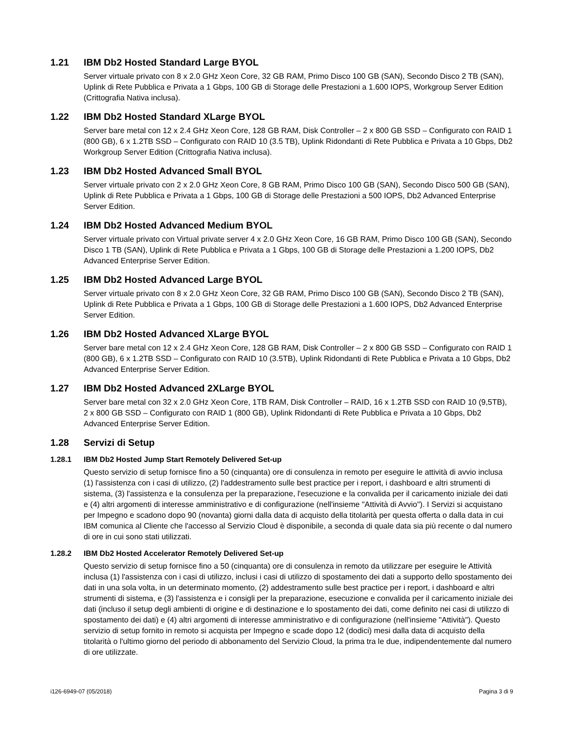1.21 IBM Db2 Hosted Standard Large BYOL
Server virtuale privato con 8 x 2.0 GHz Xeon Core, 32 GB RAM, Primo Disco 100 GB (SAN), Secondo Disco 2 TB (SAN), Uplink di Rete Pubblica e Privata a 1 Gbps, 100 GB di Storage delle Prestazioni a 1.600 IOPS, Workgroup Server Edition (Crittografia Nativa inclusa).
1.22 IBM Db2 Hosted Standard XLarge BYOL
Server bare metal con 12 x 2.4 GHz Xeon Core, 128 GB RAM, Disk Controller – 2 x 800 GB SSD – Configurato con RAID 1 (800 GB), 6 x 1.2TB SSD – Configurato con RAID 10 (3.5 TB), Uplink Ridondanti di Rete Pubblica e Privata a 10 Gbps, Db2 Workgroup Server Edition (Crittografia Nativa inclusa).
1.23 IBM Db2 Hosted Advanced Small BYOL
Server virtuale privato con 2 x 2.0 GHz Xeon Core, 8 GB RAM, Primo Disco 100 GB (SAN), Secondo Disco 500 GB (SAN), Uplink di Rete Pubblica e Privata a 1 Gbps, 100 GB di Storage delle Prestazioni a 500 IOPS, Db2 Advanced Enterprise Server Edition.
1.24 IBM Db2 Hosted Advanced Medium BYOL
Server virtuale privato con Virtual private server 4 x 2.0 GHz Xeon Core, 16 GB RAM, Primo Disco 100 GB (SAN), Secondo Disco 1 TB (SAN), Uplink di Rete Pubblica e Privata a 1 Gbps, 100 GB di Storage delle Prestazioni a 1.200 IOPS, Db2 Advanced Enterprise Server Edition.
1.25 IBM Db2 Hosted Advanced Large BYOL
Server virtuale privato con 8 x 2.0 GHz Xeon Core, 32 GB RAM, Primo Disco 100 GB (SAN), Secondo Disco 2 TB (SAN), Uplink di Rete Pubblica e Privata a 1 Gbps, 100 GB di Storage delle Prestazioni a 1.600 IOPS, Db2 Advanced Enterprise Server Edition.
1.26 IBM Db2 Hosted Advanced XLarge BYOL
Server bare metal con 12 x 2.4 GHz Xeon Core, 128 GB RAM, Disk Controller – 2 x 800 GB SSD – Configurato con RAID 1 (800 GB), 6 x 1.2TB SSD – Configurato con RAID 10 (3.5TB), Uplink Ridondanti di Rete Pubblica e Privata a 10 Gbps, Db2 Advanced Enterprise Server Edition.
1.27 IBM Db2 Hosted Advanced 2XLarge BYOL
Server bare metal con 32 x 2.0 GHz Xeon Core, 1TB RAM, Disk Controller – RAID, 16 x 1.2TB SSD con RAID 10 (9,5TB), 2 x 800 GB SSD – Configurato con RAID 1 (800 GB), Uplink Ridondanti di Rete Pubblica e Privata a 10 Gbps, Db2 Advanced Enterprise Server Edition.
1.28 Servizi di Setup
1.28.1 IBM Db2 Hosted Jump Start Remotely Delivered Set-up
Questo servizio di setup fornisce fino a 50 (cinquanta) ore di consulenza in remoto per eseguire le attività di avvio inclusa (1) l'assistenza con i casi di utilizzo, (2) l'addestramento sulle best practice per i report, i dashboard e altri strumenti di sistema, (3) l'assistenza e la consulenza per la preparazione, l'esecuzione e la convalida per il caricamento iniziale dei dati e (4) altri argomenti di interesse amministrativo e di configurazione (nell'insieme "Attività di Avvio"). I Servizi si acquistano per Impegno e scadono dopo 90 (novanta) giorni dalla data di acquisto della titolarità per questa offerta o dalla data in cui IBM comunica al Cliente che l'accesso al Servizio Cloud è disponibile, a seconda di quale data sia più recente o dal numero di ore in cui sono stati utilizzati.
1.28.2 IBM Db2 Hosted Accelerator Remotely Delivered Set-up
Questo servizio di setup fornisce fino a 50 (cinquanta) ore di consulenza in remoto da utilizzare per eseguire le Attività inclusa (1) l'assistenza con i casi di utilizzo, inclusi i casi di utilizzo di spostamento dei dati a supporto dello spostamento dei dati in una sola volta, in un determinato momento, (2) addestramento sulle best practice per i report, i dashboard e altri strumenti di sistema, e (3) l'assistenza e i consigli per la preparazione, esecuzione e convalida per il caricamento iniziale dei dati (incluso il setup degli ambienti di origine e di destinazione e lo spostamento dei dati, come definito nei casi di utilizzo di spostamento dei dati) e (4) altri argomenti di interesse amministrativo e di configurazione (nell'insieme "Attività"). Questo servizio di setup fornito in remoto si acquista per Impegno e scade dopo 12 (dodici) mesi dalla data di acquisto della titolarità o l'ultimo giorno del periodo di abbonamento del Servizio Cloud, la prima tra le due, indipendentemente dal numero di ore utilizzate.
i126-6949-07 (05/2018) Pagina 3 di 9